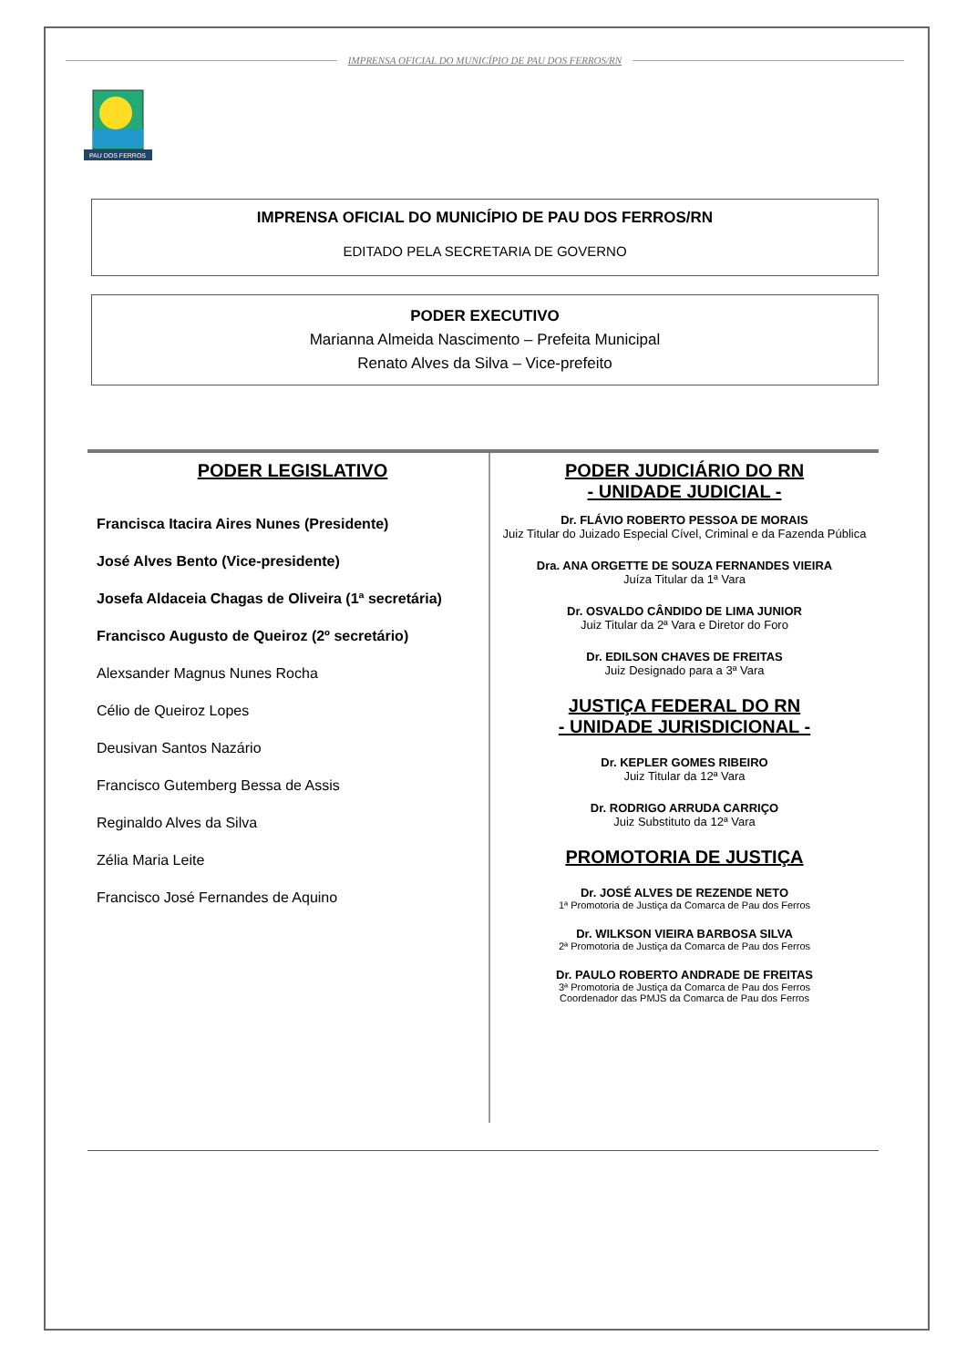IMPRENSA OFICIAL DO MUNICÍPIO DE PAU DOS FERROS/RN
PAU DOS FERROS
IMPRENSA OFICIAL DO MUNICÍPIO DE PAU DOS FERROS/RN
EDITADO PELA SECRETARIA DE GOVERNO
PODER EXECUTIVO
Marianna Almeida Nascimento – Prefeita Municipal
Renato Alves da Silva – Vice-prefeito
PODER LEGISLATIVO
Francisca Itacira Aires Nunes (Presidente)
José Alves Bento (Vice-presidente)
Josefa Aldaceia Chagas de Oliveira (1ª secretária)
Francisco Augusto de Queiroz (2º secretário)
Alexsander Magnus Nunes Rocha
Célio de Queiroz Lopes
Deusivan Santos Nazário
Francisco Gutemberg Bessa de Assis
Reginaldo Alves da Silva
Zélia Maria Leite
Francisco José Fernandes de Aquino
PODER JUDICIÁRIO DO RN
- UNIDADE JUDICIAL -
Dr. FLÁVIO ROBERTO PESSOA DE MORAIS
Juiz Titular do Juizado Especial Cível, Criminal e da Fazenda Pública
Dra. ANA ORGETTE DE SOUZA FERNANDES VIEIRA
Juíza Titular da 1ª Vara
Dr. OSVALDO CÂNDIDO DE LIMA JUNIOR
Juiz Titular da 2ª Vara e Diretor do Foro
Dr. EDILSON CHAVES DE FREITAS
Juiz Designado para a 3ª Vara
JUSTIÇA FEDERAL DO RN
- UNIDADE JURISDICIONAL -
Dr. KEPLER GOMES RIBEIRO
Juiz Titular da 12ª Vara
Dr. RODRIGO ARRUDA CARRIÇO
Juiz Substituto da 12ª Vara
PROMOTORIA DE JUSTIÇA
Dr. JOSÉ ALVES DE REZENDE NETO
1ª Promotoria de Justiça da Comarca de Pau dos Ferros
Dr. WILKSON VIEIRA BARBOSA SILVA
2ª Promotoria de Justiça da Comarca de Pau dos Ferros
Dr. PAULO ROBERTO ANDRADE DE FREITAS
3ª Promotoria de Justiça da Comarca de Pau dos Ferros
Coordenador das PMJS da Comarca de Pau dos Ferros